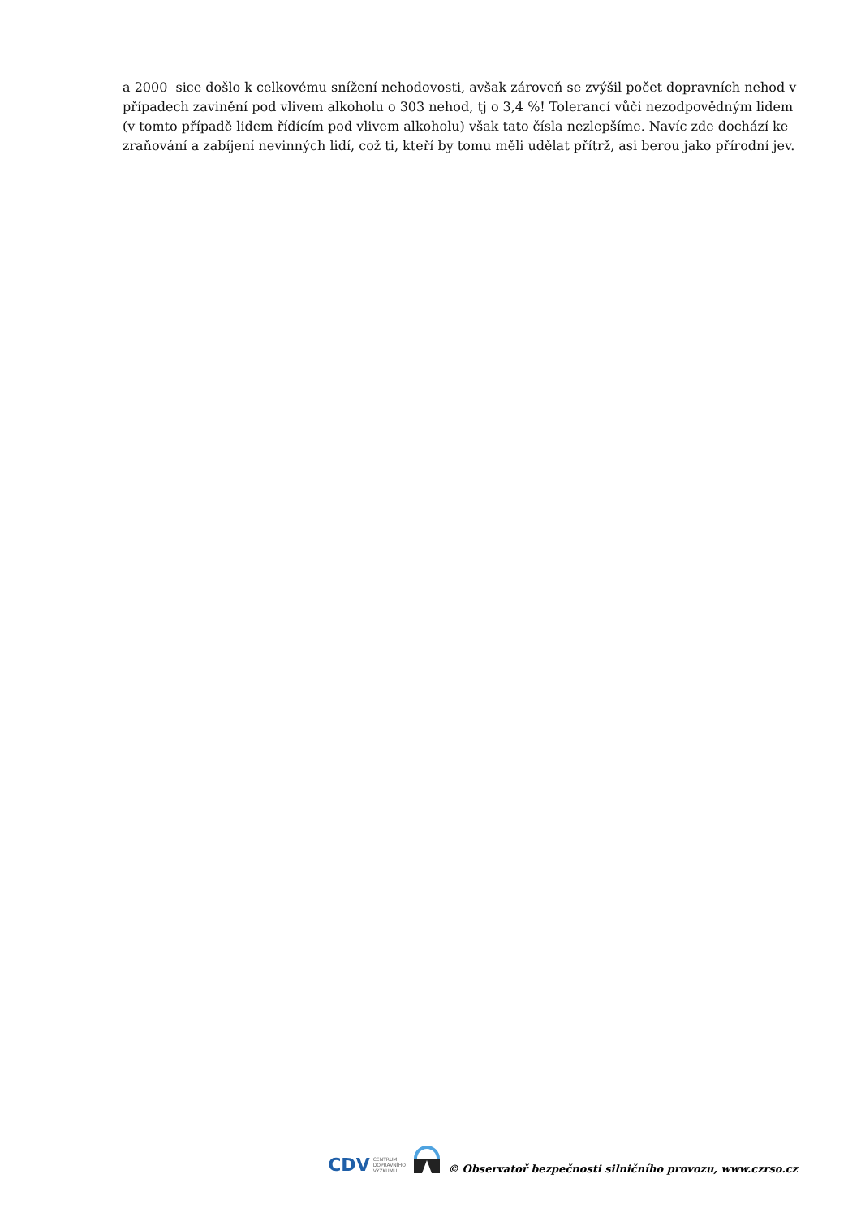a 2000 sice došlo k celkovému snížení nehodovosti, avšak zároveň se zvýšil počet dopravních nehod v případech zavinění pod vlivem alkoholu o 303 nehod, tj o 3,4 %! Tolerancí vůči nezodpovědným lidem (v tomto případě lidem řídícím pod vlivem alkoholu) však tato čísla nezlepšíme. Navíc zde dochází ke zraňování a zabíjení nevinných lidí, což ti, kteří by tomu měli udělat přítrž, asi berou jako přírodní jev.
CDV CENTRUM
DOPRAVNÍHO
VÝZKUMU
© Observatoř bezpečnosti silničního provozu, www.czrso.cz